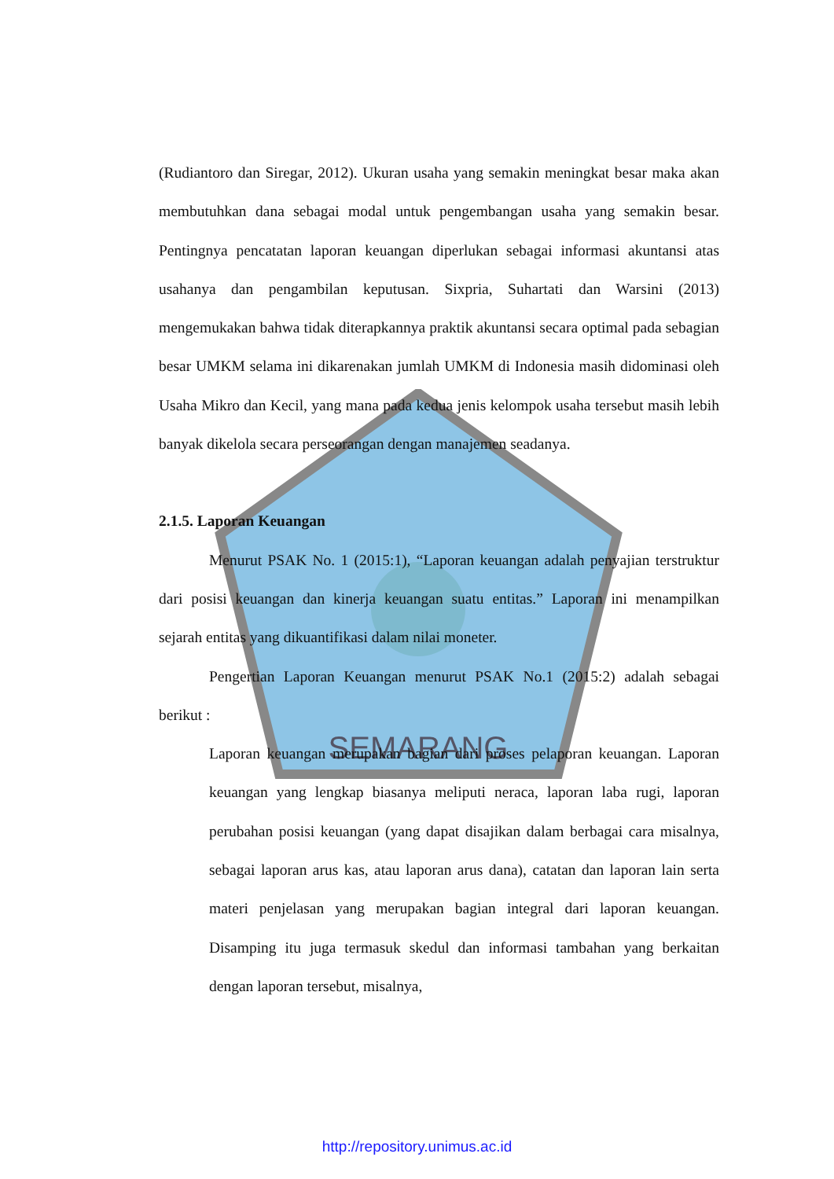SEMARANG
(Rudiantoro dan Siregar, 2012). Ukuran usaha yang semakin meningkat besar maka akan membutuhkan dana sebagai modal untuk pengembangan usaha yang semakin besar. Pentingnya pencatatan laporan keuangan diperlukan sebagai informasi akuntansi atas usahanya dan pengambilan keputusan. Sixpria, Suhartati dan Warsini (2013) mengemukakan bahwa tidak diterapkannya praktik akuntansi secara optimal pada sebagian besar UMKM selama ini dikarenakan jumlah UMKM di Indonesia masih didominasi oleh Usaha Mikro dan Kecil, yang mana pada kedua jenis kelompok usaha tersebut masih lebih banyak dikelola secara perseorangan dengan manajemen seadanya.
2.1.5. Laporan Keuangan
Menurut PSAK No. 1 (2015:1), “Laporan keuangan adalah penyajian terstruktur dari posisi keuangan dan kinerja keuangan suatu entitas.” Laporan ini menampilkan sejarah entitas yang dikuantifikasi dalam nilai moneter.
Pengertian Laporan Keuangan menurut PSAK No.1 (2015:2) adalah sebagai berikut :
Laporan keuangan merupakan bagian dari proses pelaporan keuangan. Laporan keuangan yang lengkap biasanya meliputi neraca, laporan laba rugi, laporan perubahan posisi keuangan (yang dapat disajikan dalam berbagai cara misalnya, sebagai laporan arus kas, atau laporan arus dana), catatan dan laporan lain serta materi penjelasan yang merupakan bagian integral dari laporan keuangan. Disamping itu juga termasuk skedul dan informasi tambahan yang berkaitan dengan laporan tersebut, misalnya,
http://repository.unimus.ac.id